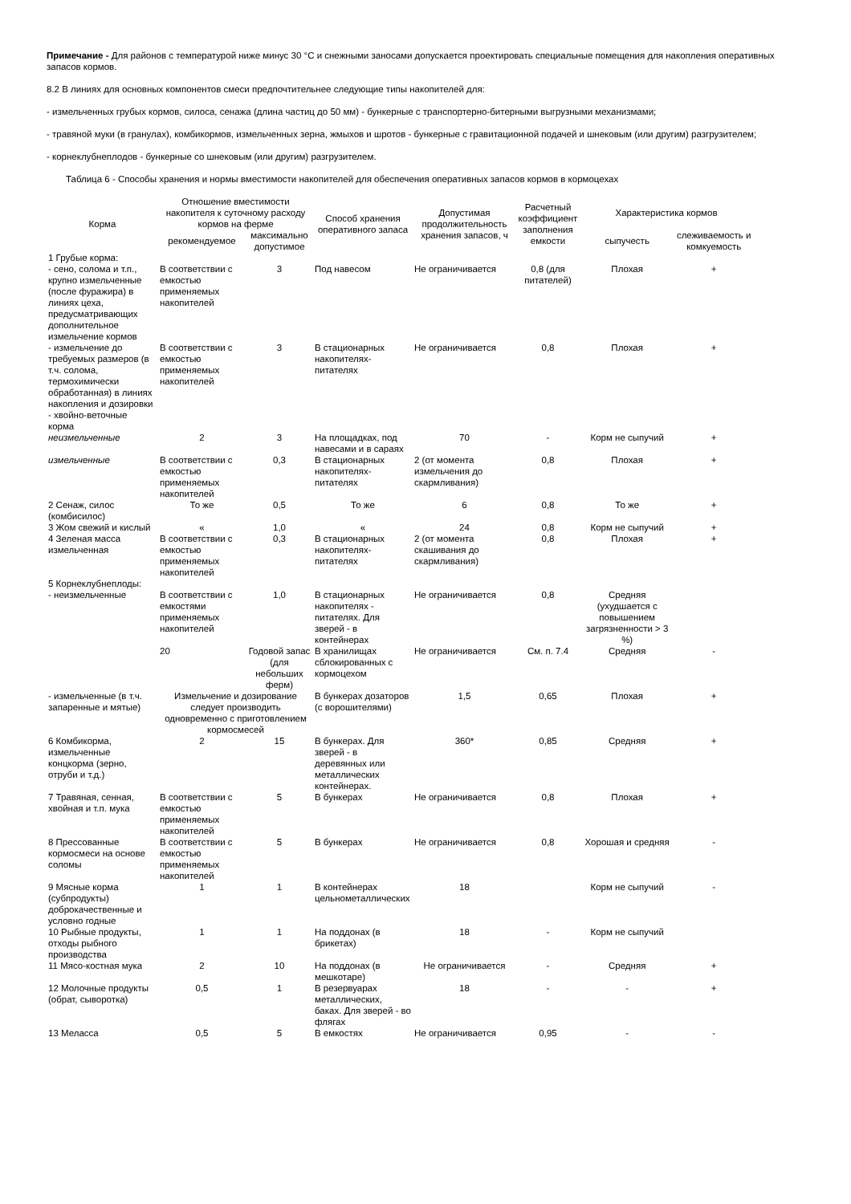Примечание - Для районов с температурой ниже минус 30 °С и снежными заносами допускается проектировать специальные помещения для накопления оперативных запасов кормов.
8.2 В линиях для основных компонентов смеси предпочтительнее следующие типы накопителей для:
- измельченных грубых кормов, силоса, сенажа (длина частиц до 50 мм) - бункерные с транспортерно-битерными выгрузными механизмами;
- травяной муки (в гранулах), комбикормов, измельченных зерна, жмыхов и шротов - бункерные с гравитационной подачей и шнековым (или другим) разгрузителем;
- корнеклубнеплодов - бункерные со шнековым (или другим) разгрузителем.
Таблица 6 - Способы хранения и нормы вместимости накопителей для обеспечения оперативных запасов кормов в кормоцехах
| Корма | Отношение вместимости накопителя к суточному расходу кормов на ферме | | Способ хранения оперативного запаса | Допустимая продолжительность хранения запасов, ч | Расчетный коэффициент заполнения емкости | Характеристика кормов | |
| --- | --- | --- | --- | --- | --- | --- | --- |
| | рекомендуемое | максимально допустимое | | | | сыпучесть | слеживаемость и комкуемость |
| 1 Грубые корма: | | | | | | | |
| - сено, солома и т.п., крупно измельченные (после фуражира) в линиях цеха, предусматривающих дополнительное измельчение кормов | В соответствии с емкостью применяемых накопителей | 3 | Под навесом | Не ограничивается | 0,8 (для питателей) | Плохая | + |
| - измельчение до требуемых размеров (в т.ч. солома, термохимически обработанная) в линиях накопления и дозировки | В соответствии с емкостью применяемых накопителей | 3 | В стационарных накопителях-питателях | Не ограничивается | 0,8 | Плохая | + |
| - хвойно-веточные корма | | | | | | | |
| неизмельченные | 2 | 3 | На площадках, под навесами и в сараях | 70 | - | Корм не сыпучий | + |
| измельченные | В соответствии с емкостью применяемых накопителей | 0,3 | В стационарных накопителях-питателях | 2 (от момента измельчения до скармливания) | 0,8 | Плохая | + |
| 2 Сенаж, силос (комбисилос) | То же | 0,5 | То же | 6 | 0,8 | То же | + |
| 3 Жом свежий и кислый | « | 1,0 | « | 24 | 0,8 | Корм не сыпучий | + |
| 4 Зеленая масса измельченная | В соответствии с емкостью применяемых накопителей | 0,3 | В стационарных накопителях-питателях | 2 (от момента скашивания до скармливания) | 0,8 | Плохая | + |
| 5 Корнеклубнеплоды: | | | | | | | |
| - неизмельченные | В соответствии с емкостями применяемых накопителей | 1,0 | В стационарных накопителях - питателях. Для зверей - в контейнерах | Не ограничивается | 0,8 | Средняя (ухудшается с повышением загрязненности > 3 %) | |
| | 20 | Годовой запас (для небольших ферм) | В хранилищах сблокированных с кормоцехом | Не ограничивается | См. п. 7.4 | Средняя | - |
| - измельченные (в т.ч. запаренные и мятые) | Измельчение и дозирование следует производить одновременно с приготовлением кормосмесей | | В бункерах дозаторов (с ворошителями) | 1,5 | 0,65 | Плохая | + |
| 6 Комбикорма, измельченные концкорма (зерно, отруби и т.д.) | 2 | 15 | В бункерах. Для зверей - в деревянных или металлических контейнерах. | 360* | 0,85 | Средняя | + |
| 7 Травяная, сенная, хвойная и т.п. мука | В соответствии с емкостью применяемых накопителей | 5 | В бункерах | Не ограничивается | 0,8 | Плохая | + |
| 8 Прессованные кормосмеси на основе соломы | В соответствии с емкостью применяемых накопителей | 5 | В бункерах | Не ограничивается | 0,8 | Хорошая и средняя | - |
| 9 Мясные корма (субпродукты) доброкачественные и условно годные | 1 | 1 | В контейнерах цельнометаллических | 18 | | Корм не сыпучий | - |
| 10 Рыбные продукты, отходы рыбного производства | 1 | 1 | На поддонах (в брикетах) | 18 | - | Корм не сыпучий | |
| 11 Мясо-костная мука | 2 | 10 | На поддонах (в мешкотаре) | Не ограничивается | - | Средняя | + |
| 12 Молочные продукты (обрат, сыворотка) | 0,5 | 1 | В резервуарах металлических, баках. Для зверей - во флягах | 18 | - | - | + |
| 13 Меласса | 0,5 | 5 | В емкостях | Не ограничивается | 0,95 | - | - |